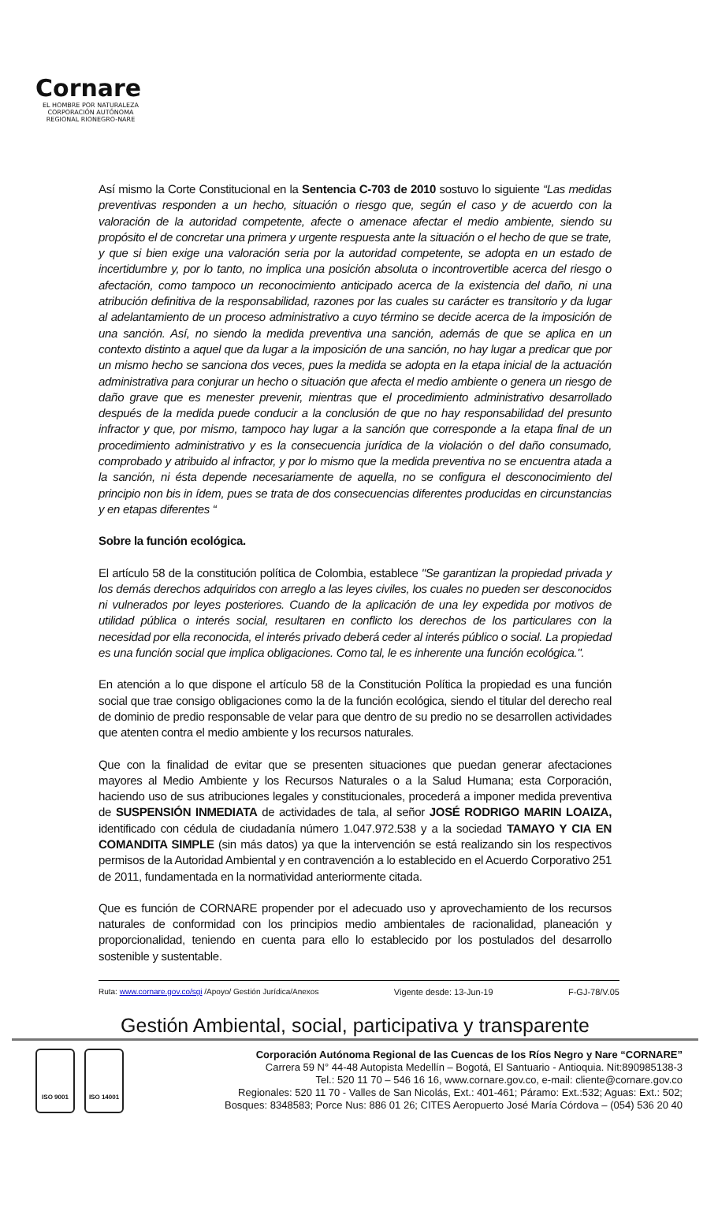Cornare
EL HOMBRE POR NATURALEZA
CORPORACIÓN AUTÓNOMA REGIONAL RIONEGRO-NARE
Así mismo la Corte Constitucional en la Sentencia C-703 de 2010 sostuvo lo siguiente “Las medidas preventivas responden a un hecho, situación o riesgo que, según el caso y de acuerdo con la valoración de la autoridad competente, afecte o amenace afectar el medio ambiente, siendo su propósito el de concretar una primera y urgente respuesta ante la situación o el hecho de que se trate, y que si bien exige una valoración seria por la autoridad competente, se adopta en un estado de incertidumbre y, por lo tanto, no implica una posición absoluta o incontrovertible acerca del riesgo o afectación, como tampoco un reconocimiento anticipado acerca de la existencia del daño, ni una atribución definitiva de la responsabilidad, razones por las cuales su carácter es transitorio y da lugar al adelantamiento de un proceso administrativo a cuyo término se decide acerca de la imposición de una sanción. Así, no siendo la medida preventiva una sanción, además de que se aplica en un contexto distinto a aquel que da lugar a la imposición de una sanción, no hay lugar a predicar que por un mismo hecho se sanciona dos veces, pues la medida se adopta en la etapa inicial de la actuación administrativa para conjurar un hecho o situación que afecta el medio ambiente o genera un riesgo de daño grave que es menester prevenir, mientras que el procedimiento administrativo desarrollado después de la medida puede conducir a la conclusión de que no hay responsabilidad del presunto infractor y que, por mismo, tampoco hay lugar a la sanción que corresponde a la etapa final de un procedimiento administrativo y es la consecuencia jurídica de la violación o del daño consumado, comprobado y atribuido al infractor, y por lo mismo que la medida preventiva no se encuentra atada a la sanción, ni ésta depende necesariamente de aquella, no se configura el desconocimiento del principio non bis in ídem, pues se trata de dos consecuencias diferentes producidas en circunstancias y en etapas diferentes “
Sobre la función ecológica.
El artículo 58 de la constitución política de Colombia, establece "Se garantizan la propiedad privada y los demás derechos adquiridos con arreglo a las leyes civiles, los cuales no pueden ser desconocidos ni vulnerados por leyes posteriores. Cuando de la aplicación de una ley expedida por motivos de utilidad pública o interés social, resultaren en conflicto los derechos de los particulares con la necesidad por ella reconocida, el interés privado deberá ceder al interés público o social. La propiedad es una función social que implica obligaciones. Como tal, le es inherente una función ecológica.".
En atención a lo que dispone el artículo 58 de la Constitución Política la propiedad es una función social que trae consigo obligaciones como la de la función ecológica, siendo el titular del derecho real de dominio de predio responsable de velar para que dentro de su predio no se desarrollen actividades que atenten contra el medio ambiente y los recursos naturales.
Que con la finalidad de evitar que se presenten situaciones que puedan generar afectaciones mayores al Medio Ambiente y los Recursos Naturales o a la Salud Humana; esta Corporación, haciendo uso de sus atribuciones legales y constitucionales, procederá a imponer medida preventiva de SUSPENSIÓN INMEDIATA de actividades de tala, al señor JOSÉ RODRIGO MARIN LOAIZA, identificado con cédula de ciudadanía número 1.047.972.538 y a la sociedad TAMAYO Y CIA EN COMANDITA SIMPLE (sin más datos) ya que la intervención se está realizando sin los respectivos permisos de la Autoridad Ambiental y en contravención a lo establecido en el Acuerdo Corporativo 251 de 2011, fundamentada en la normatividad anteriormente citada.
Que es función de CORNARE propender por el adecuado uso y aprovechamiento de los recursos naturales de conformidad con los principios medio ambientales de racionalidad, planeación y proporcionalidad, teniendo en cuenta para ello lo establecido por los postulados del desarrollo sostenible y sustentable.
Ruta: www.cornare.gov.co/sgi /Apoyo/ Gestión Jurídica/Anexos Vigente desde: 13-Jun-19 F-GJ-78/V.05
Gestión Ambiental, social, participativa y transparente
ISO 9001 ISO 14001
Corporación Autónoma Regional de las Cuencas de los Ríos Negro y Nare “CORNARE”
Carrera 59 N° 44-48 Autopista Medellín – Bogotá, El Santuario - Antioquia. Nit:890985138-3
Tel.: 520 11 70 – 546 16 16, www.cornare.gov.co, e-mail: cliente@cornare.gov.co
Regionales: 520 11 70 - Valles de San Nicolás, Ext.: 401-461; Páramo: Ext.:532; Aguas: Ext.: 502;
Bosques: 8348583; Porce Nus: 886 01 26; CITES Aeropuerto José María Córdova – (054) 536 20 40